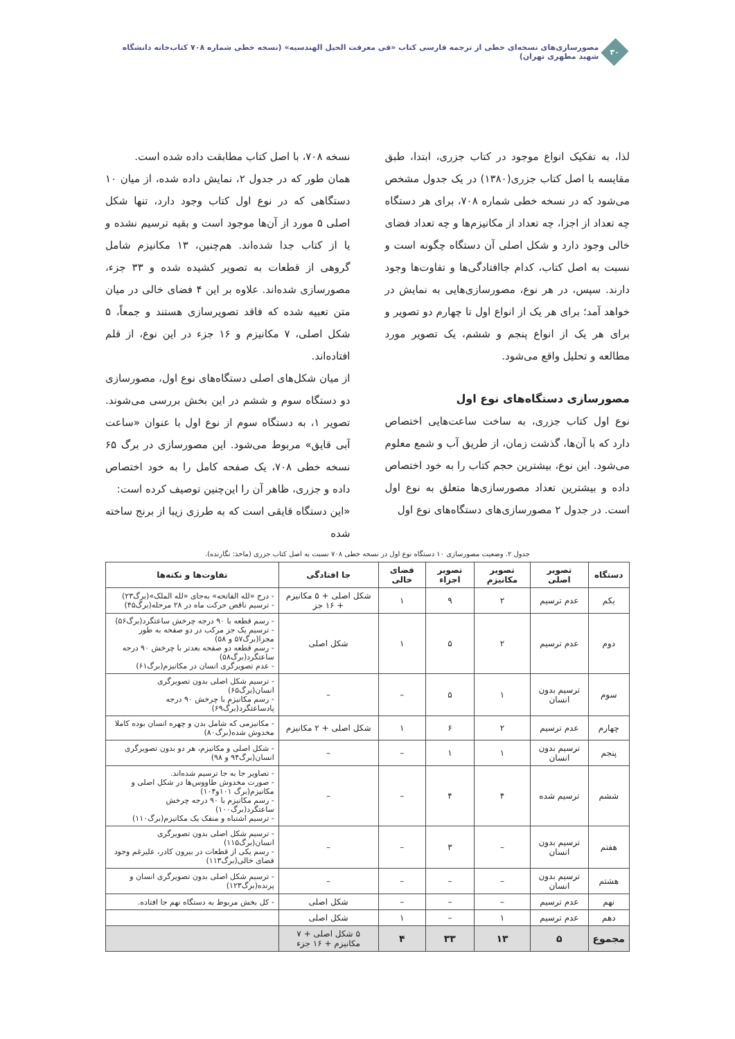۳۰
مصورسازی‌های نسخه‌ای خطی از ترجمه فارسی کتاب «فی معرفت الحیل الهندسیه» (نسخه خطی شماره ۷۰۸ کتاب‌خانه دانشگاه شهید مطهری تهران)
لذا، به تفکیک انواع موجود در کتاب جزری، ابتدا، طبق مقایسه با اصل کتاب جزری(۱۳۸۰) در یک جدول مشخص می‌شود که در نسخه خطی شماره ۷۰۸، برای هر دستگاه چه تعداد از اجزا، چه تعداد از مکانیزم‌ها و چه تعداد فضای خالی وجود دارد و شکل اصلی آن دستگاه چگونه است و نسبت به اصل کتاب، کدام جاافتادگی‌ها و تفاوت‌ها وجود دارند. سپس، در هر نوع، مصورسازی‌هایی به نمایش در خواهد آمد؛ برای هر یک از انواع اول تا چهارم دو تصویر و برای هر یک از انواع پنجم و ششم، یک تصویر مورد مطالعه و تحلیل واقع می‌شود.
مصورسازی دستگاه‌های نوع اول
نوع اول کتاب جزری، به ساخت ساعت‌هایی اختصاص دارد که با آن‌ها، گذشت زمان، از طریق آب و شمع معلوم می‌شود. این نوع، بیشترین حجم کتاب را به خود اختصاص داده و بیشترین تعداد مصورسازی‌ها متعلق به نوع اول است. در جدول ۲ مصورسازی‌های دستگاه‌های نوع اول
نسخه ۷۰۸، با اصل کتاب مطابقت داده شده است.
همان طور که در جدول ۲، نمایش داده شده، از میان ۱۰ دستگاهی که در نوع اول کتاب وجود دارد، تنها شکل اصلی ۵ مورد از آن‌ها موجود است و بقیه ترسیم نشده و یا از کتاب جدا شده‌اند. هم‌چنین، ۱۳ مکانیزم شامل گروهی از قطعات به تصویر کشیده شده و ۳۳ جزء، مصورسازی شده‌اند. علاوه بر این ۴ فضای خالی در میان متن تعبیه شده که فاقد تصویرسازی هستند و جمعاً، ۵ شکل اصلی، ۷ مکانیزم و ۱۶ جزء در این نوع، از قلم افتاده‌اند.
از میان شکل‌های اصلی دستگاه‌های نوع اول، مصورسازی دو دستگاه سوم و ششم در این بخش بررسی می‌شوند. تصویر ۱، به دستگاه سوم از نوع اول با عنوان «ساعت آبی قایق» مربوط می‌شود. این مصورسازی در برگ ۶۵ نسخه خطی ۷۰۸، یک صفحه کامل را به خود اختصاص داده و جزری، ظاهر آن را این‌چنین توصیف کرده است:
«این دستگاه قایقی است که به طرزی زیبا از برنج ساخته شده
جدول ۲. وضعیت مصورسازی ۱۰ دستگاه نوع اول در نسخه خطی ۷۰۸ نسبت به اصل کتاب جزری (ماخذ: نگارنده).
| دستگاه | تصویر اصلی | تصویر مکانیزم | تصویر اجزاء | فضای خالی | جا افتادگی | تفاوت‌ها و نکته‌ها |
| --- | --- | --- | --- | --- | --- | --- |
| یکم | عدم ترسیم | ۲ | ۹ | ۱ | شکل اصلی + ۵ مکانیزم + ۱۶ جز | - درج «لله الفاتحه» به‌جای «لله الملک»(برگ۲۳) - ترسیم ناقص حرکت ماه در ۲۸ مرحله(برگ۴۵) |
| دوم | عدم ترسیم | ۲ | ۵ | ۱ | شکل اصلی | - رسم قطعه با ۹۰ درجه چرخش ساعتگرد(برگ۵۶) - ترسیم یک جز مرکب در دو صفحه به طور مجزا(برگ۵۷ و ۵۸) - رسم قطعه دو صفحه بعدتر با چرخش ۹۰ درجه ساعتگرد(برگ۵۸) - عدم تصویرگری انسان در مکانیزم(برگ۶۱) |
| سوم | ترسیم بدون انسان | ۱ | ۵ | – | – | - ترسیم شکل اصلی بدون تصویرگری انسان(برگ۶۵) - رسم مکانیزم با چرخش ۹۰ درجه پادساعتگرد(برگ۶۹) |
| چهارم | عدم ترسیم | ۲ | ۶ | ۱ | شکل اصلی + ۲ مکانیزم | - مکانیزمی که شامل بدن و چهره انسان بوده کاملا مخدوش شده(برگ۸۰) |
| پنجم | ترسیم بدون انسان | ۱ | ۱ | – | – | - شکل اصلی و مکانیزم، هر دو بدون تصویرگری انسان(برگ۹۴ و ۹۸) |
| ششم | ترسیم شده | ۴ | ۴ | – | – | - تصاویر جا به جا ترسیم شده‌اند. - صورت مخدوش طاووس‌ها در شکل اصلی و مکانیزم(برگ ۱۰۱و۱۰۴) - رسم مکانیزم با ۹۰ درجه چرخش ساعتگرد(برگ۱۰۰) - ترسیم اشتباه و منفک یک مکانیزم(برگ۱۱۰) |
| هفتم | ترسیم بدون انسان | – | ۳ | – | – | - ترسیم شکل اصلی بدون تصویرگری انسان(برگ۱۱۵) - رسم یکی از قطعات در بیرون کادر، علیرغم وجود فضای خالی(برگ۱۱۳) |
| هشتم | ترسیم بدون انسان | – | – | – | – | - ترسیم شکل اصلی بدون تصویرگری انسان و پرنده(برگ۱۲۳) |
| نهم | عدم ترسیم | – | – | – | شکل اصلی | - کل بخش مربوط به دستگاه نهم جا افتاده. |
| دهم | عدم ترسیم | ۱ | – | ۱ | شکل اصلی | |
| مجموع | ۵ | ۱۳ | ۳۳ | ۴ | ۵ شکل اصلی + ۷ مکانیزم + ۱۶ جزء | |